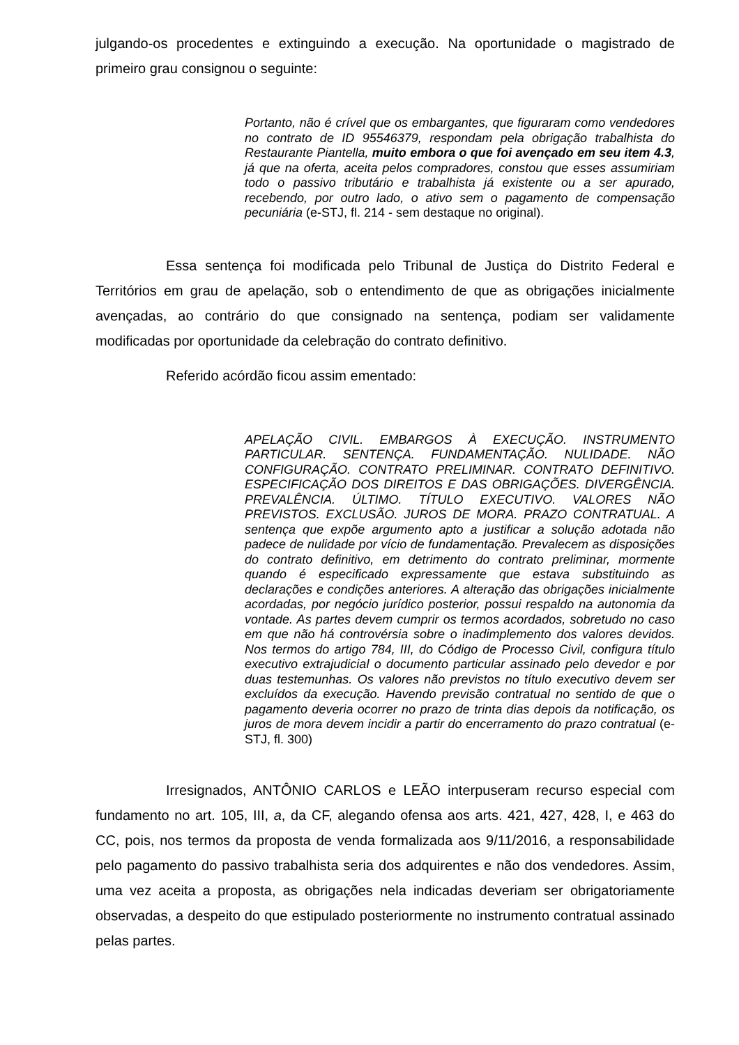julgando-os procedentes e extinguindo a execução. Na oportunidade o magistrado de primeiro grau consignou o seguinte:
Portanto, não é crível que os embargantes, que figuraram como vendedores no contrato de ID 95546379, respondam pela obrigação trabalhista do Restaurante Piantella, muito embora o que foi avençado em seu item 4.3, já que na oferta, aceita pelos compradores, constou que esses assumiriam todo o passivo tributário e trabalhista já existente ou a ser apurado, recebendo, por outro lado, o ativo sem o pagamento de compensação pecuniária (e-STJ, fl. 214 - sem destaque no original).
Essa sentença foi modificada pelo Tribunal de Justiça do Distrito Federal e Territórios em grau de apelação, sob o entendimento de que as obrigações inicialmente avençadas, ao contrário do que consignado na sentença, podiam ser validamente modificadas por oportunidade da celebração do contrato definitivo.
Referido acórdão ficou assim ementado:
APELAÇÃO CIVIL. EMBARGOS À EXECUÇÃO. INSTRUMENTO PARTICULAR. SENTENÇA. FUNDAMENTAÇÃO. NULIDADE. NÃO CONFIGURAÇÃO. CONTRATO PRELIMINAR. CONTRATO DEFINITIVO. ESPECIFICAÇÃO DOS DIREITOS E DAS OBRIGAÇÕES. DIVERGÊNCIA. PREVALÊNCIA. ÚLTIMO. TÍTULO EXECUTIVO. VALORES NÃO PREVISTOS. EXCLUSÃO. JUROS DE MORA. PRAZO CONTRATUAL. A sentença que expõe argumento apto a justificar a solução adotada não padece de nulidade por vício de fundamentação. Prevalecem as disposições do contrato definitivo, em detrimento do contrato preliminar, mormente quando é especificado expressamente que estava substituindo as declarações e condições anteriores. A alteração das obrigações inicialmente acordadas, por negócio jurídico posterior, possui respaldo na autonomia da vontade. As partes devem cumprir os termos acordados, sobretudo no caso em que não há controvérsia sobre o inadimplemento dos valores devidos. Nos termos do artigo 784, III, do Código de Processo Civil, configura título executivo extrajudicial o documento particular assinado pelo devedor e por duas testemunhas. Os valores não previstos no título executivo devem ser excluídos da execução. Havendo previsão contratual no sentido de que o pagamento deveria ocorrer no prazo de trinta dias depois da notificação, os juros de mora devem incidir a partir do encerramento do prazo contratual (e-STJ, fl. 300)
Irresignados, ANTÔNIO CARLOS e LEÃO interpuseram recurso especial com fundamento no art. 105, III, a, da CF, alegando ofensa aos arts. 421, 427, 428, I, e 463 do CC, pois, nos termos da proposta de venda formalizada aos 9/11/2016, a responsabilidade pelo pagamento do passivo trabalhista seria dos adquirentes e não dos vendedores. Assim, uma vez aceita a proposta, as obrigações nela indicadas deveriam ser obrigatoriamente observadas, a despeito do que estipulado posteriormente no instrumento contratual assinado pelas partes.